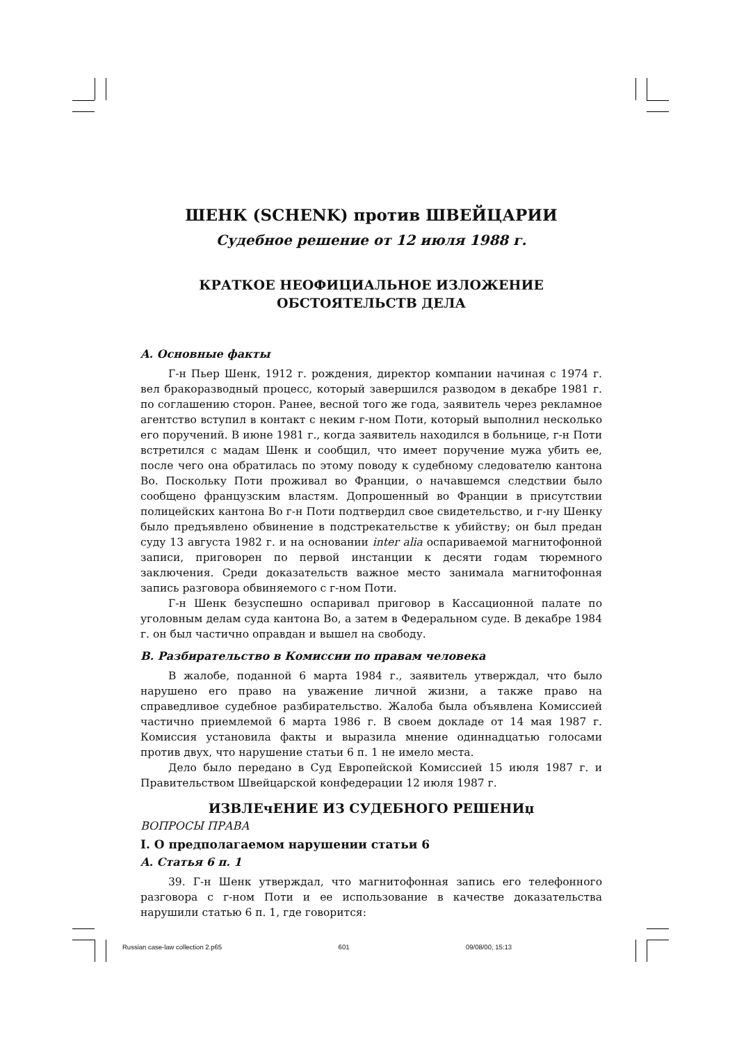ШЕНК (SCHENK) против ШВЕЙЦАРИИ
Судебное решение от 12 июля 1988 г.
КРАТКОЕ НЕОФИЦИАЛЬНОЕ ИЗЛОЖЕНИЕ
ОБСТОЯТЕЛЬСТВ ДЕЛА
A. Основные факты
Г-н Пьер Шенк, 1912 г. рождения, директор компании начиная с 1974 г. вел бракоразводный процесс, который завершился разводом в декабре 1981 г. по соглашению сторон. Ранее, весной того же года, заявитель через рекламное агентство вступил в контакт с неким г-ном Поти, который выполнил несколько его поручений. В июне 1981 г., когда заявитель находился в больнице, г-н Поти встретился с мадам Шенк и сообщил, что имеет поручение мужа убить ее, после чего она обратилась по этому поводу к судебному следователю кантона Во. Поскольку Поти проживал во Франции, о начавшемся следствии было сообщено французским властям. Допрошенный во Франции в присутствии полицейских кантона Во г-н Поти подтвердил свое свидетельство, и г-ну Шенку было предъявлено обвинение в подстрекательстве к убийству; он был предан суду 13 августа 1982 г. и на основании inter alia оспариваемой магнитофонной записи, приговорен по первой инстанции к десяти годам тюремного заключения. Среди доказательств важное место занимала магнитофонная запись разговора обвиняемого с г-ном Поти.
Г-н Шенк безуспешно оспаривал приговор в Кассационной палате по уголовным делам суда кантона Во, а затем в Федеральном суде. В декабре 1984 г. он был частично оправдан и вышел на свободу.
B. Разбирательство в Комиссии по правам человека
В жалобе, поданной 6 марта 1984 г., заявитель утверждал, что было нарушено его право на уважение личной жизни, а также право на справедливое судебное разбирательство. Жалоба была объявлена Комиссией частично приемлемой 6 марта 1986 г. В своем докладе от 14 мая 1987 г. Комиссия установила факты и выразила мнение одиннадцатью голосами против двух, что нарушение статьи 6 п. 1 не имело места.
Дело было передано в Суд Европейской Комиссией 15 июля 1987 г. и Правительством Швейцарской конфедерации 12 июля 1987 г.
ИЗВЛЕчЕНИЕ ИЗ СУДЕБНОГО РЕШЕНИџ
ВОПРОСЫ ПРАВА
I. О предполагаемом нарушении статьи 6
A. Статья 6 п. 1
39. Г-н Шенк утверждал, что магнитофонная запись его телефонного разговора с г-ном Поти и ее использование в качестве доказательства нарушили статью 6 п. 1, где говорится:
Russian case-law collection 2.p65 601 09/08/00, 15:13